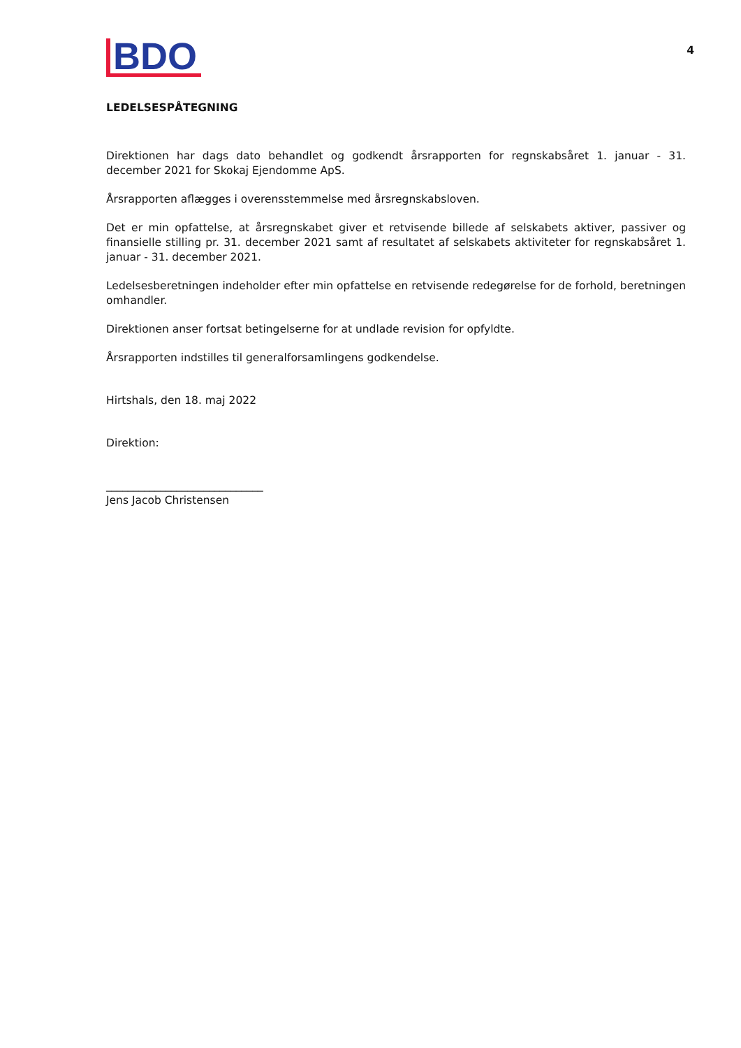BDO
4
LEDELSESPÅTEGNING
Direktionen har dags dato behandlet og godkendt årsrapporten for regnskabsåret 1. januar - 31. december 2021 for Skokaj Ejendomme ApS.
Årsrapporten aflægges i overensstemmelse med årsregnskabsloven.
Det er min opfattelse, at årsregnskabet giver et retvisende billede af selskabets aktiver, passiver og finansielle stilling pr. 31. december 2021 samt af resultatet af selskabets aktiviteter for regnskabsåret 1. januar - 31. december 2021.
Ledelsesberetningen indeholder efter min opfattelse en retvisende redegørelse for de forhold, beretningen omhandler.
Direktionen anser fortsat betingelserne for at undlade revision for opfyldte.
Årsrapporten indstilles til generalforsamlingens godkendelse.
Hirtshals, den 18. maj 2022
Direktion:
_____________________________
Jens Jacob Christensen